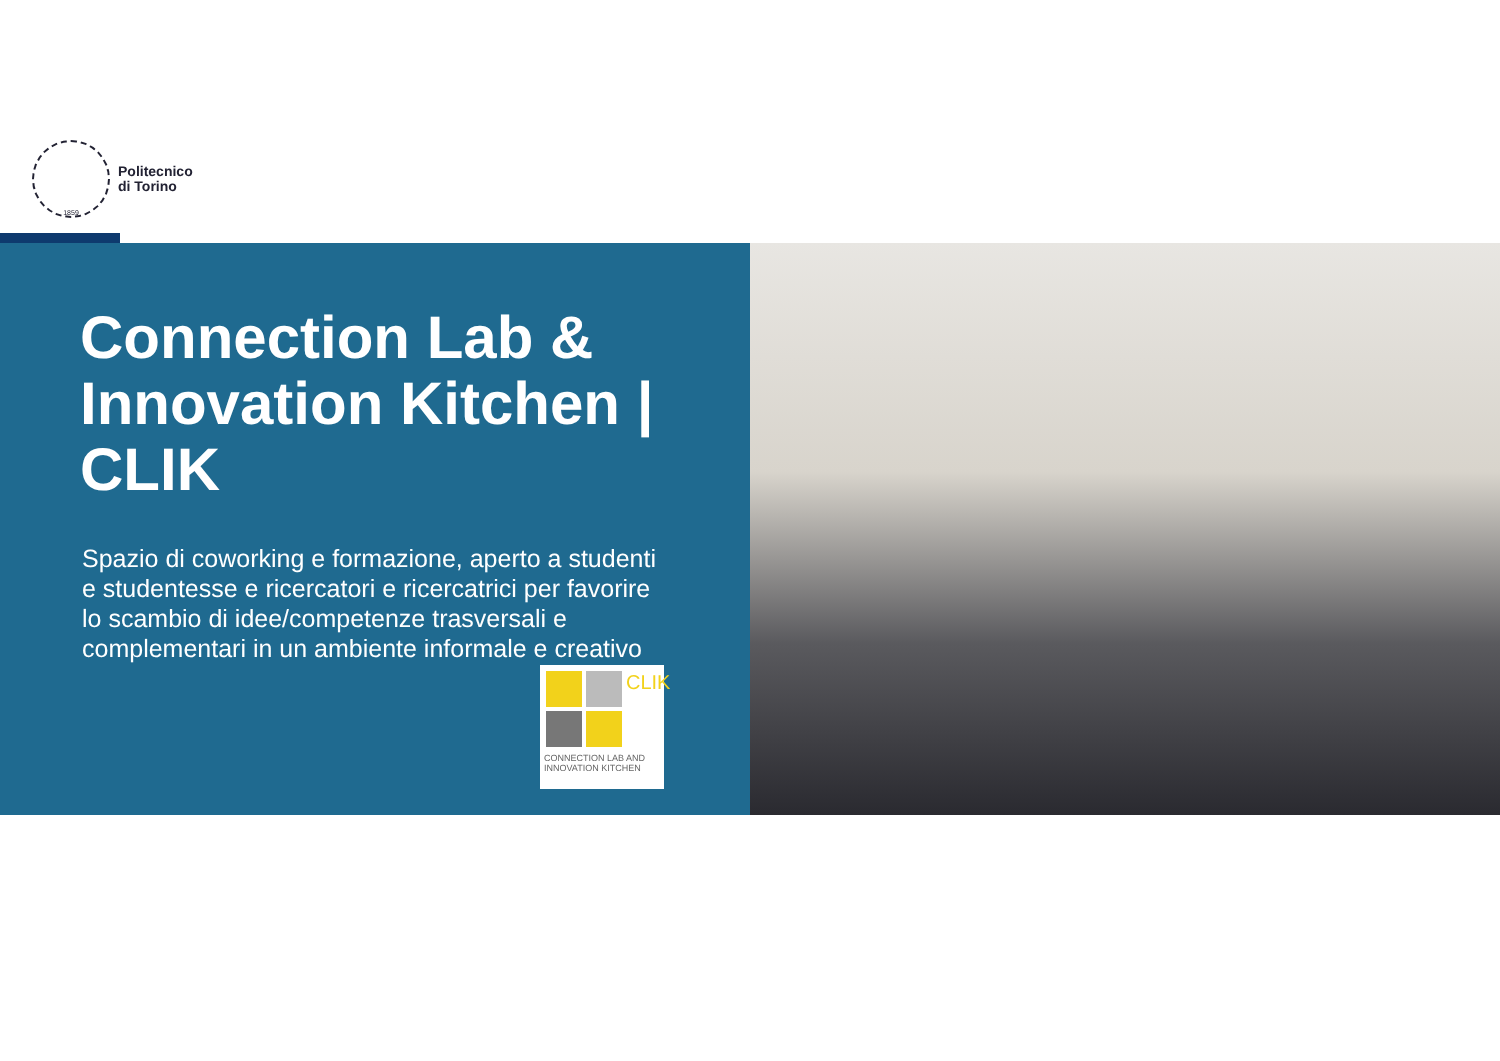1859
Politecnico
di Torino
Connection Lab & Innovation Kitchen | CLIK
Spazio di coworking e formazione, aperto a studenti e studentesse e ricercatori e ricercatrici per favorire lo scambio di idee/competenze trasversali e complementari in un ambiente informale e creativo
CLIK
CONNECTION LAB AND INNOVATION KITCHEN